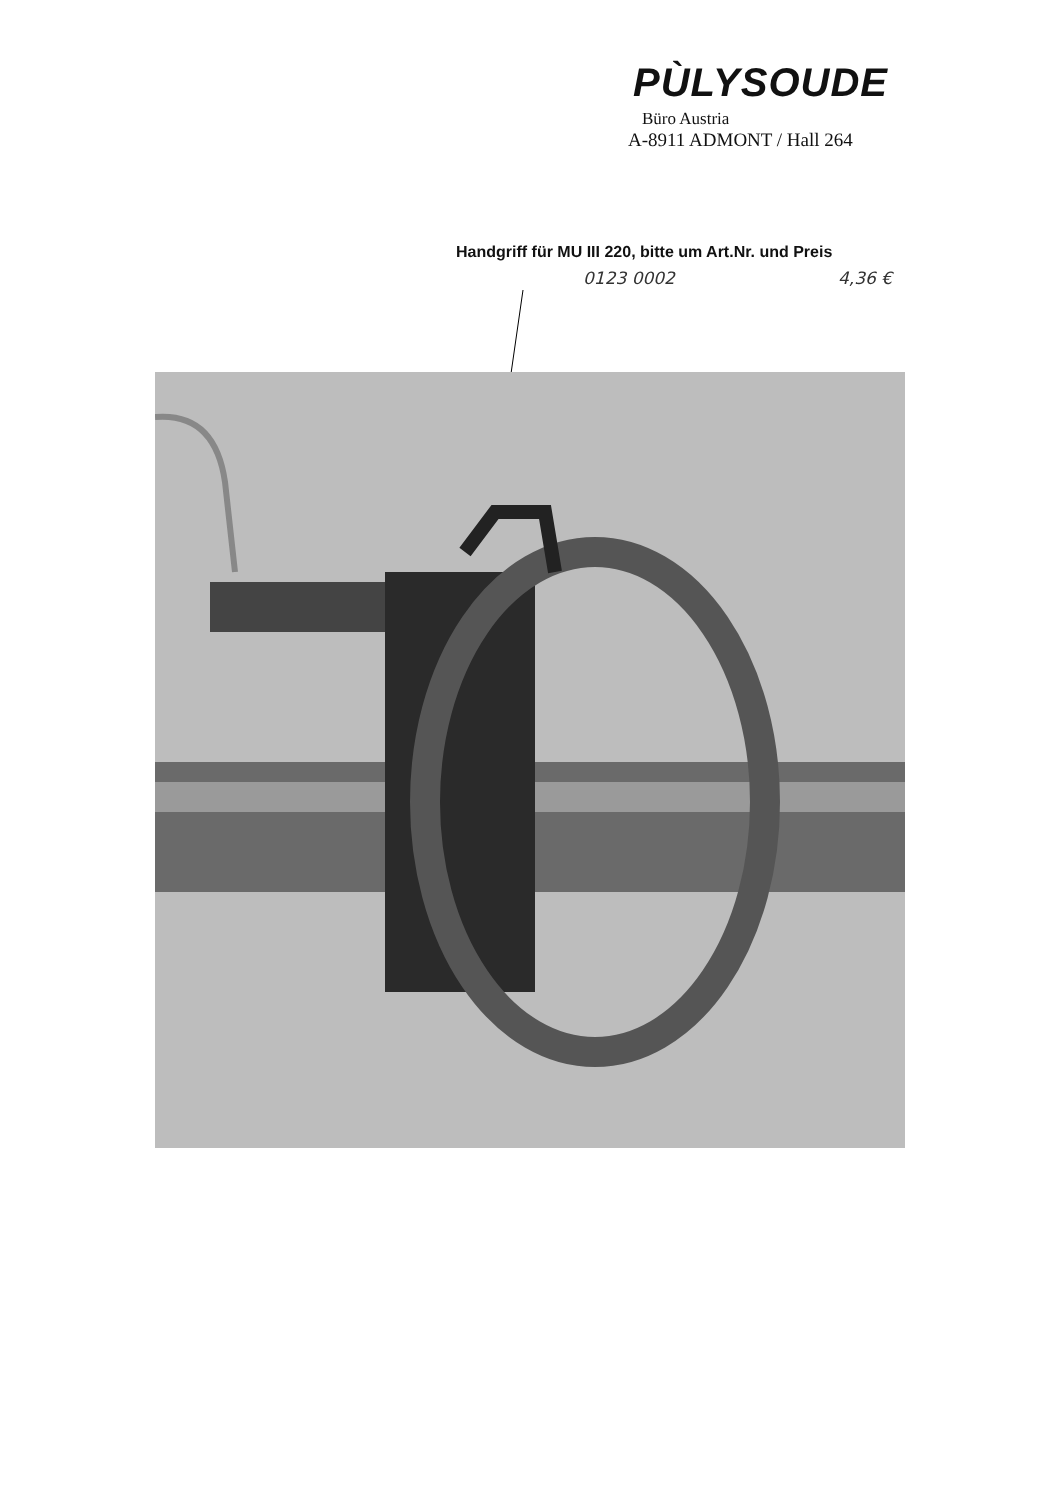PÙLYSOUDE
Büro Austria
A-8911 ADMONT / Hall 264
Handgriff für MU III 220, bitte um Art.Nr. und Preis
0123 0002 4,36 €